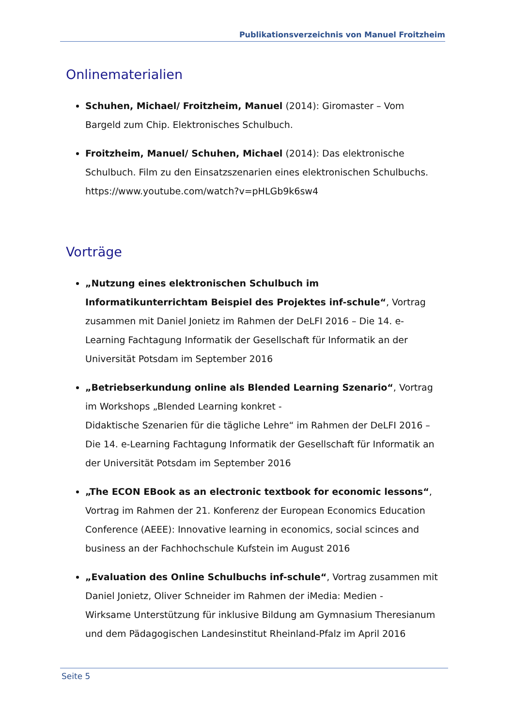Publikationsverzeichnis von Manuel Froitzheim
Onlinematerialien
Schuhen, Michael/ Froitzheim, Manuel (2014): Giromaster – Vom Bargeld zum Chip. Elektronisches Schulbuch.
Froitzheim, Manuel/ Schuhen, Michael (2014): Das elektronische Schulbuch. Film zu den Einsatzszenarien eines elektronischen Schulbuchs. https://www.youtube.com/watch?v=pHLGb9k6sw4
Vorträge
„Nutzung eines elektronischen Schulbuch im Informatikunterrichtam Beispiel des Projektes inf-schule“, Vortrag zusammen mit Daniel Jonietz im Rahmen der DeLFI 2016 – Die 14. e-Learning Fachtagung Informatik der Gesellschaft für Informatik an der Universität Potsdam im September 2016
„Betriebserkundung online als Blended Learning Szenario“, Vortrag im Workshops „Blended Learning konkret -
Didaktische Szenarien für die tägliche Lehre“ im Rahmen der DeLFI 2016 – Die 14. e-Learning Fachtagung Informatik der Gesellschaft für Informatik an der Universität Potsdam im September 2016
„The ECON EBook as an electronic textbook for economic lessons“, Vortrag im Rahmen der 21. Konferenz der European Economics Education Conference (AEEE): Innovative learning in economics, social scinces and business an der Fachhochschule Kufstein im August 2016
„Evaluation des Online Schulbuchs inf-schule“, Vortrag zusammen mit Daniel Jonietz, Oliver Schneider im Rahmen der iMedia: Medien -
Wirksame Unterstützung für inklusive Bildung am Gymnasium Theresianum und dem Pädagogischen Landesinstitut Rheinland-Pfalz im April 2016
Seite 5